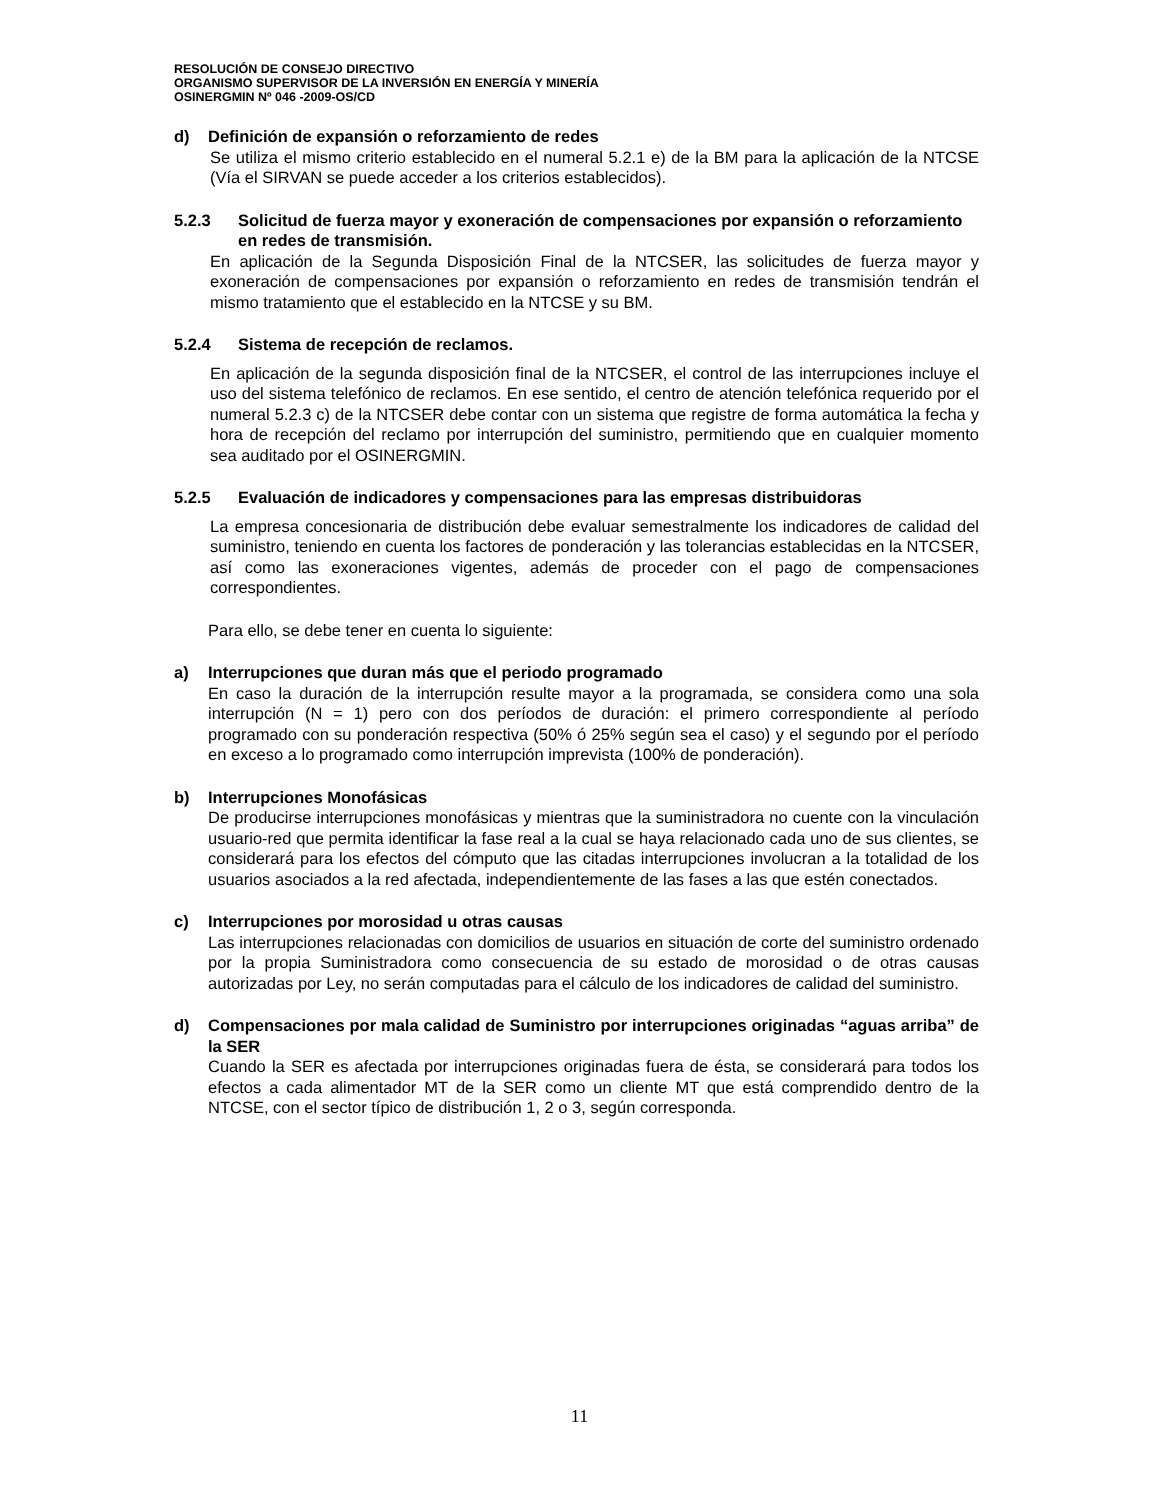RESOLUCIÓN DE CONSEJO DIRECTIVO
ORGANISMO SUPERVISOR DE LA INVERSIÓN EN ENERGÍA Y MINERÍA
OSINERGMIN Nº 046 -2009-OS/CD
d) Definición de expansión o reforzamiento de redes
Se utiliza el mismo criterio establecido en el numeral 5.2.1 e) de la BM para la aplicación de la NTCSE (Vía el SIRVAN se puede acceder a los criterios establecidos).
5.2.3 Solicitud de fuerza mayor y exoneración de compensaciones por expansión o reforzamiento en redes de transmisión.
En aplicación de la Segunda Disposición Final de la NTCSER, las solicitudes de fuerza mayor y exoneración de compensaciones por expansión o reforzamiento en redes de transmisión tendrán el mismo tratamiento que el establecido en la NTCSE y su BM.
5.2.4 Sistema de recepción de reclamos.
En aplicación de la segunda disposición final de la NTCSER, el control de las interrupciones incluye el uso del sistema telefónico de reclamos. En ese sentido, el centro de atención telefónica requerido por el numeral 5.2.3 c) de la NTCSER debe contar con un sistema que registre de forma automática la fecha y hora de recepción del reclamo por interrupción del suministro, permitiendo que en cualquier momento sea auditado por el OSINERGMIN.
5.2.5 Evaluación de indicadores y compensaciones para las empresas distribuidoras
La empresa concesionaria de distribución debe evaluar semestralmente los indicadores de calidad del suministro, teniendo en cuenta los factores de ponderación y las tolerancias establecidas en la NTCSER, así como las exoneraciones vigentes, además de proceder con el pago de compensaciones correspondientes.
Para ello, se debe tener en cuenta lo siguiente:
a) Interrupciones que duran más que el periodo programado
En caso la duración de la interrupción resulte mayor a la programada, se considera como una sola interrupción (N = 1) pero con dos períodos de duración: el primero correspondiente al período programado con su ponderación respectiva (50% ó 25% según sea el caso) y el segundo por el período en exceso a lo programado como interrupción imprevista (100% de ponderación).
b) Interrupciones Monofásicas
De producirse interrupciones monofásicas y mientras que la suministradora no cuente con la vinculación usuario-red que permita identificar la fase real a la cual se haya relacionado cada uno de sus clientes, se considerará para los efectos del cómputo que las citadas interrupciones involucran a la totalidad de los usuarios asociados a la red afectada, independientemente de las fases a las que estén conectados.
c) Interrupciones por morosidad u otras causas
Las interrupciones relacionadas con domicilios de usuarios en situación de corte del suministro ordenado por la propia Suministradora como consecuencia de su estado de morosidad o de otras causas autorizadas por Ley, no serán computadas para el cálculo de los indicadores de calidad del suministro.
d) Compensaciones por mala calidad de Suministro por interrupciones originadas “aguas arriba” de la SER
Cuando la SER es afectada por interrupciones originadas fuera de ésta, se considerará para todos los efectos a cada alimentador MT de la SER como un cliente MT que está comprendido dentro de la NTCSE, con el sector típico de distribución 1, 2 o 3, según corresponda.
11